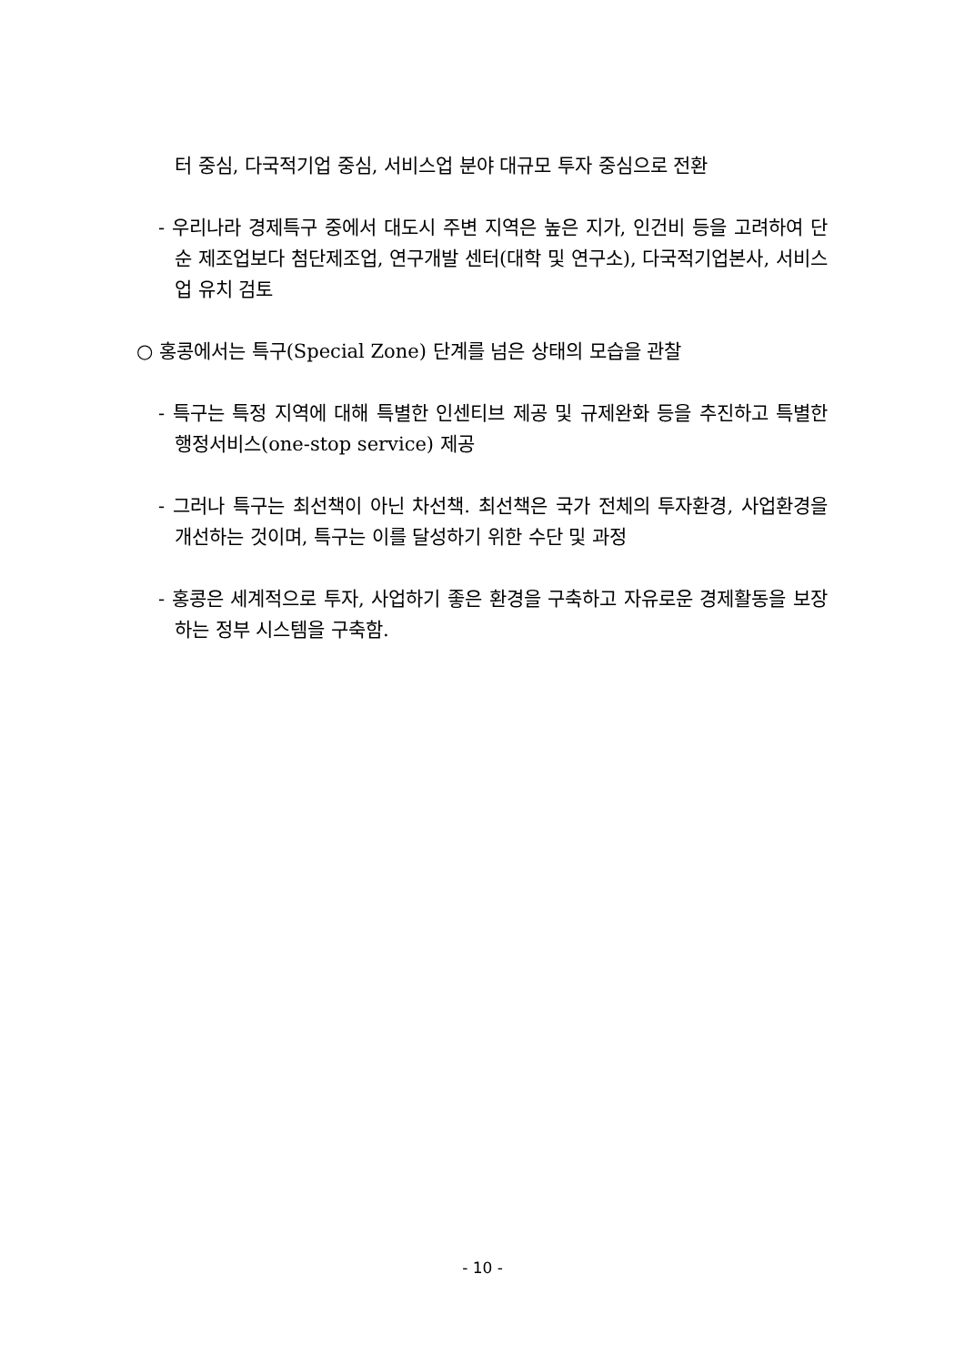터 중심, 다국적기업 중심, 서비스업 분야 대규모 투자 중심으로 전환
- 우리나라 경제특구 중에서 대도시 주변 지역은 높은 지가, 인건비 등을 고려하여 단순 제조업보다 첨단제조업, 연구개발 센터(대학 및 연구소), 다국적기업본사, 서비스업 유치 검토
○ 홍콩에서는 특구(Special Zone) 단계를 넘은 상태의 모습을 관찰
- 특구는 특정 지역에 대해 특별한 인센티브 제공 및 규제완화 등을 추진하고 특별한 행정서비스(one-stop service) 제공
- 그러나 특구는 최선책이 아닌 차선책. 최선책은 국가 전체의 투자환경, 사업환경을 개선하는 것이며, 특구는 이를 달성하기 위한 수단 및 과정
- 홍콩은 세계적으로 투자, 사업하기 좋은 환경을 구축하고 자유로운 경제활동을 보장하는 정부 시스템을 구축함.
- 10 -